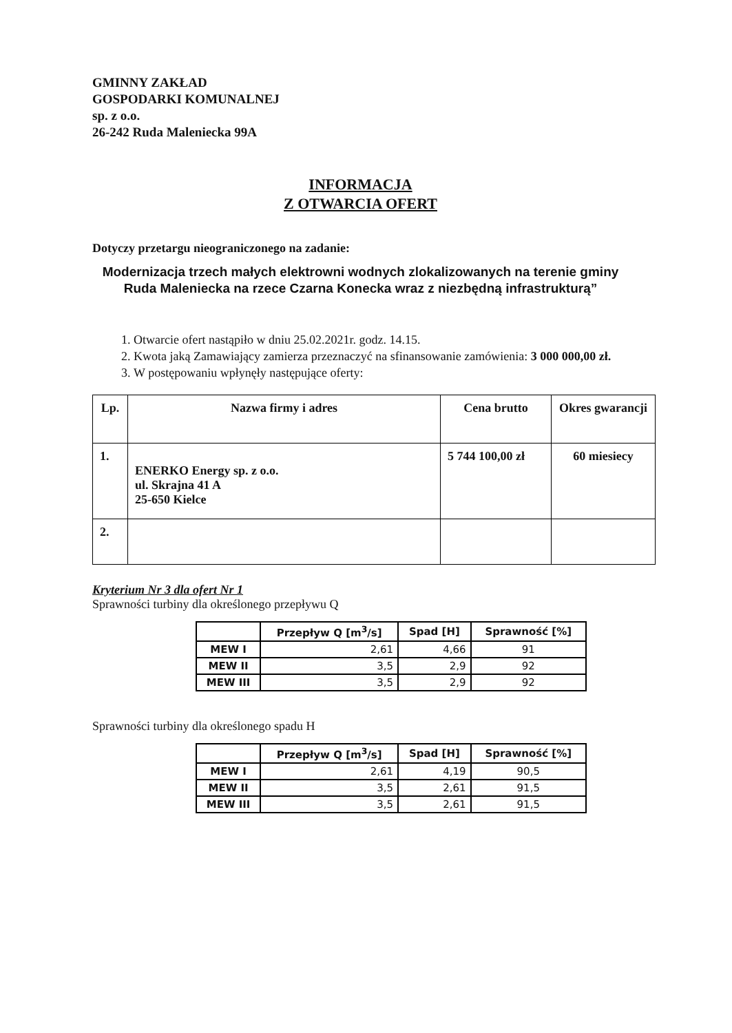GMINNY ZAKŁAD
GOSPODARKI KOMUNALNEJ
sp. z o.o.
26-242 Ruda Maleniecka 99A
INFORMACJA
Z OTWARCIA OFERT
Dotyczy przetargu nieograniczonego na zadanie:
Modernizacja trzech małych elektrowni wodnych zlokalizowanych na terenie gminy Ruda Maleniecka na rzece Czarna Konecka wraz z niezbędną infrastrukturą”
1. Otwarcie ofert nastąpiło w dniu 25.02.2021r. godz. 14.15.
2. Kwota jaką Zamawiający zamierza przeznaczyć na sfinansowanie zamówienia: 3 000 000,00 zł.
3. W postępowaniu wpłynęły następujące oferty:
| Lp. | Nazwa firmy i adres | Cena brutto | Okres gwarancji |
| --- | --- | --- | --- |
| 1. | ENERKO Energy sp. z o.o. ul. Skrajna 41 A 25-650 Kielce | 5 744 100,00 zł | 60 miesiecy |
| 2. | | | |
Kryterium Nr 3 dla ofert Nr 1
Sprawności turbiny dla określonego przepływu Q
| | Przepływ Q [m<sup>3</sup>/s] | Spad [H] | Sprawność [%] |
| --- | --- | --- | --- |
| MEW I | 2,61 | 4,66 | 91 |
| MEW II | 3,5 | 2,9 | 92 |
| MEW III | 3,5 | 2,9 | 92 |
Sprawności turbiny dla określonego spadu H
| | Przepływ Q [m<sup>3</sup>/s] | Spad [H] | Sprawność [%] |
| --- | --- | --- | --- |
| MEW I | 2,61 | 4,19 | 90,5 |
| MEW II | 3,5 | 2,61 | 91,5 |
| MEW III | 3,5 | 2,61 | 91,5 |